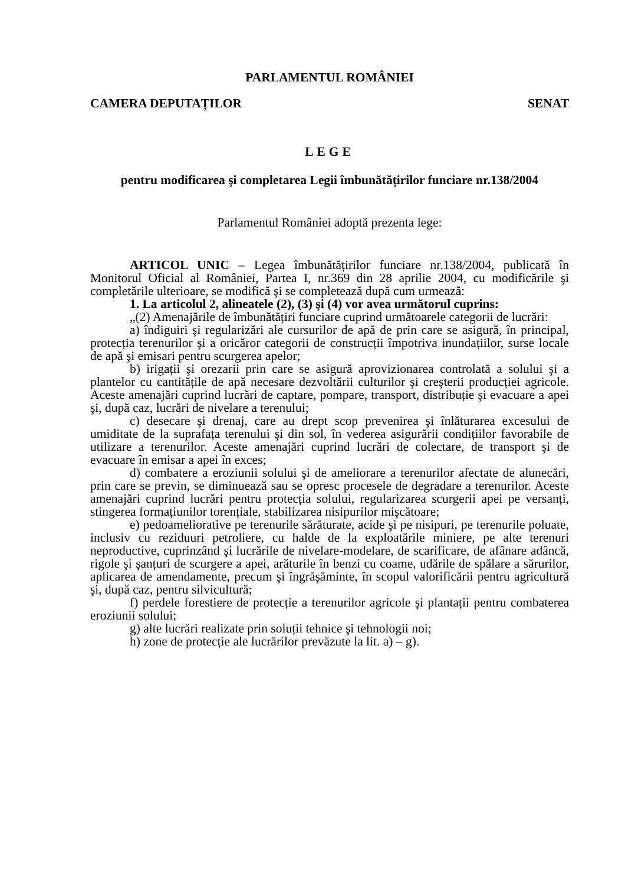PARLAMENTUL ROMÂNIEI
CAMERA DEPUTAȚILOR SENAT
LEGE
pentru modificarea şi completarea Legii îmbunătățirilor funciare nr.138/2004
Parlamentul României adoptă prezenta lege:
ARTICOL UNIC – Legea îmbunătățirilor funciare nr.138/2004, publicată în Monitorul Oficial al României, Partea I, nr.369 din 28 aprilie 2004, cu modificările şi completările ulterioare, se modifică şi se completează după cum urmează:
1. La articolul 2, alineatele (2), (3) şi (4) vor avea următorul cuprins:
„(2) Amenajările de îmbunătățiri funciare cuprind următoarele categorii de lucrări:
a) îndiguiri şi regularizări ale cursurilor de apă de prin care se asigură, în principal, protecția terenurilor şi a oricăror categorii de construcții împotriva inundațiilor, surse locale de apă şi emisari pentru scurgerea apelor;
b) irigații şi orezarii prin care se asigură aprovizionarea controlată a solului şi a plantelor cu cantitățile de apă necesare dezvoltării culturilor şi creşterii producției agricole. Aceste amenajări cuprind lucrări de captare, pompare, transport, distribuție şi evacuare a apei şi, după caz, lucrări de nivelare a terenului;
c) desecare şi drenaj, care au drept scop prevenirea şi înlăturarea excesului de umiditate de la suprafața terenului şi din sol, în vederea asigurării condițiilor favorabile de utilizare a terenurilor. Aceste amenajări cuprind lucrări de colectare, de transport şi de evacuare în emisar a apei în exces;
d) combatere a eroziunii solului şi de ameliorare a terenurilor afectate de alunecări, prin care se previn, se diminuează sau se opresc procesele de degradare a terenurilor. Aceste amenajări cuprind lucrări pentru protecția solului, regularizarea scurgerii apei pe versanți, stingerea formațiunilor torențiale, stabilizarea nisipurilor mişcătoare;
e) pedoameliorative pe terenurile sărăturate, acide şi pe nisipuri, pe terenurile poluate, inclusiv cu reziduuri petroliere, cu halde de la exploatările miniere, pe alte terenuri neproductive, cuprinzând şi lucrările de nivelare-modelare, de scarificare, de afânare adâncă, rigole şi şanțuri de scurgere a apei, arăturile în benzi cu coame, udările de spălare a sărurilor, aplicarea de amendamente, precum şi îngrăşăminte, în scopul valorificării pentru agricultură şi, după caz, pentru silvicultură;
f) perdele forestiere de protecție a terenurilor agricole şi plantații pentru combaterea eroziunii solului;
g) alte lucrări realizate prin soluții tehnice şi tehnologii noi;
h) zone de protecție ale lucrărilor prevăzute la lit. a) – g).